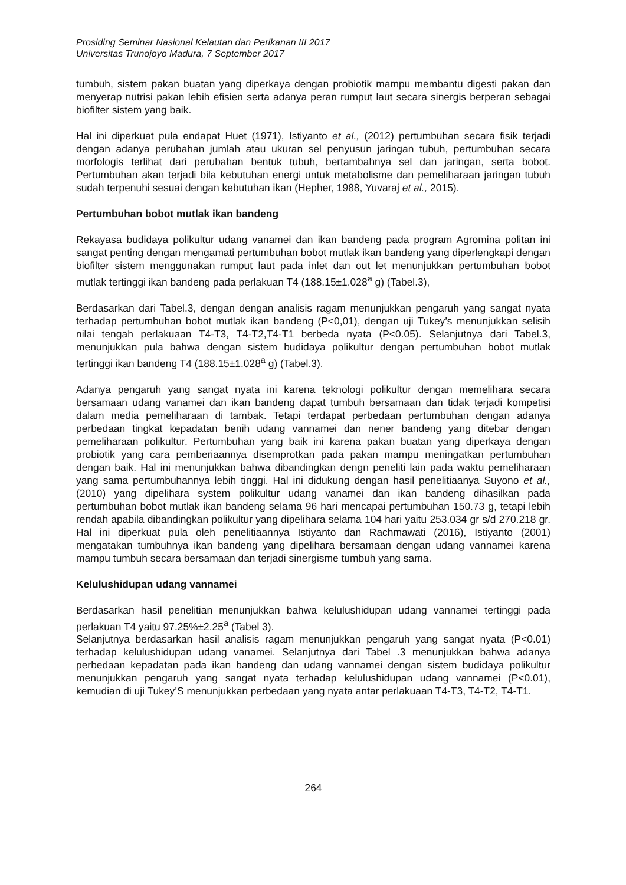Prosiding Seminar Nasional Kelautan dan Perikanan III 2017
Universitas Trunojoyo Madura, 7 September 2017
tumbuh, sistem pakan buatan yang diperkaya dengan probiotik mampu membantu digesti pakan dan menyerap nutrisi pakan lebih efisien serta adanya peran rumput laut secara sinergis berperan sebagai biofilter sistem yang baik.
Hal ini diperkuat pula endapat Huet (1971), Istiyanto et al., (2012) pertumbuhan secara fisik terjadi dengan adanya perubahan jumlah atau ukuran sel penyusun jaringan tubuh, pertumbuhan secara morfologis terlihat dari perubahan bentuk tubuh, bertambahnya sel dan jaringan, serta bobot. Pertumbuhan akan terjadi bila kebutuhan energi untuk metabolisme dan pemeliharaan jaringan tubuh sudah terpenuhi sesuai dengan kebutuhan ikan (Hepher, 1988, Yuvaraj et al., 2015).
Pertumbuhan bobot mutlak ikan bandeng
Rekayasa budidaya polikultur udang vanamei dan ikan bandeng pada program Agromina politan ini sangat penting dengan mengamati pertumbuhan bobot mutlak ikan bandeng yang diperlengkapi dengan biofilter sistem menggunakan rumput laut pada inlet dan out let menunjukkan pertumbuhan bobot mutlak tertinggi ikan bandeng pada perlakuan T4 (188.15±1.028<sup>a</sup> g) (Tabel.3),
Berdasarkan dari Tabel.3, dengan dengan analisis ragam menunjukkan pengaruh yang sangat nyata terhadap pertumbuhan bobot mutlak ikan bandeng (P<0,01), dengan uji Tukey’s menunjukkan selisih nilai tengah perlakuaan T4-T3, T4-T2,T4-T1 berbeda nyata (P<0.05). Selanjutnya dari Tabel.3, menunjukkan pula bahwa dengan sistem budidaya polikultur dengan pertumbuhan bobot mutlak tertinggi ikan bandeng T4 (188.15±1.028<sup>a</sup> g) (Tabel.3).
Adanya pengaruh yang sangat nyata ini karena teknologi polikultur dengan memelihara secara bersamaan udang vanamei dan ikan bandeng dapat tumbuh bersamaan dan tidak terjadi kompetisi dalam media pemeliharaan di tambak. Tetapi terdapat perbedaan pertumbuhan dengan adanya perbedaan tingkat kepadatan benih udang vannamei dan nener bandeng yang ditebar dengan pemeliharaan polikultur. Pertumbuhan yang baik ini karena pakan buatan yang diperkaya dengan probiotik yang cara pemberiaannya disemprotkan pada pakan mampu meningatkan pertumbuhan dengan baik. Hal ini menunjukkan bahwa dibandingkan dengn peneliti lain pada waktu pemeliharaan yang sama pertumbuhannya lebih tinggi. Hal ini didukung dengan hasil penelitiaanya Suyono et al., (2010) yang dipelihara system polikultur udang vanamei dan ikan bandeng dihasilkan pada pertumbuhan bobot mutlak ikan bandeng selama 96 hari mencapai pertumbuhan 150.73 g, tetapi lebih rendah apabila dibandingkan polikultur yang dipelihara selama 104 hari yaitu 253.034 gr s/d 270.218 gr. Hal ini diperkuat pula oleh penelitiaannya Istiyanto dan Rachmawati (2016), Istiyanto (2001) mengatakan tumbuhnya ikan bandeng yang dipelihara bersamaan dengan udang vannamei karena mampu tumbuh secara bersamaan dan terjadi sinergisme tumbuh yang sama.
Kelulushidupan udang vannamei
Berdasarkan hasil penelitian menunjukkan bahwa kelulushidupan udang vannamei tertinggi pada perlakuan T4 yaitu 97.25%±2.25<sup>a</sup> (Tabel 3).
Selanjutnya berdasarkan hasil analisis ragam menunjukkan pengaruh yang sangat nyata (P<0.01) terhadap kelulushidupan udang vanamei. Selanjutnya dari Tabel .3 menunjukkan bahwa adanya perbedaan kepadatan pada ikan bandeng dan udang vannamei dengan sistem budidaya polikultur menunjukkan pengaruh yang sangat nyata terhadap kelulushidupan udang vannamei (P<0.01), kemudian di uji Tukey’S menunjukkan perbedaan yang nyata antar perlakuaan T4-T3, T4-T2, T4-T1.
264